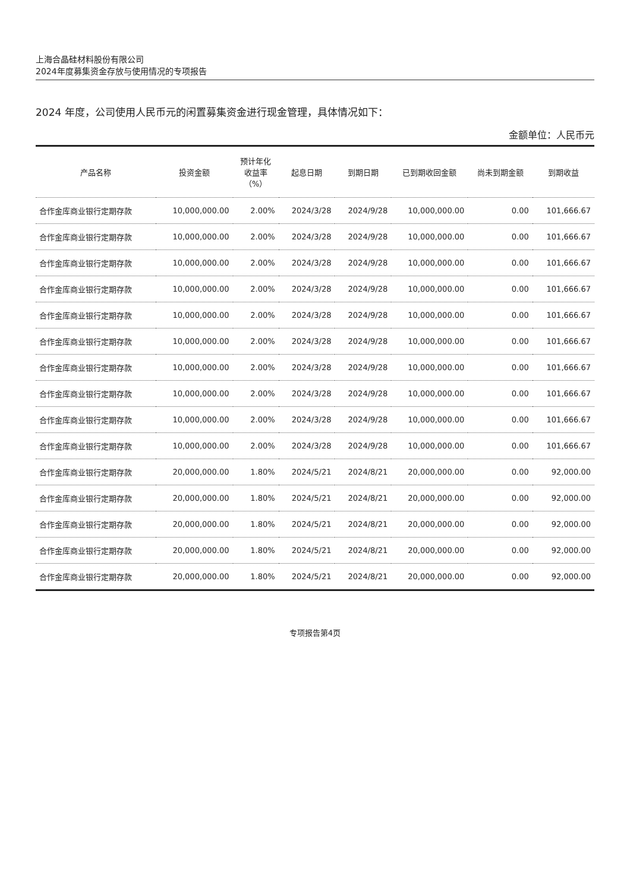上海合晶硅材料股份有限公司
2024年度募集资金存放与使用情况的专项报告
2024 年度，公司使用人民币元的闲置募集资金进行现金管理，具体情况如下：
金额单位：人民币元
| 产品名称 | 投资金额 | 预计年化 收益率 （%） | 起息日期 | 到期日期 | 已到期收回金额 | 尚未到期金额 | 到期收益 |
| --- | --- | --- | --- | --- | --- | --- | --- |
| 合作金库商业银行定期存款 | 10,000,000.00 | 2.00% | 2024/3/28 | 2024/9/28 | 10,000,000.00 | 0.00 | 101,666.67 |
| 合作金库商业银行定期存款 | 10,000,000.00 | 2.00% | 2024/3/28 | 2024/9/28 | 10,000,000.00 | 0.00 | 101,666.67 |
| 合作金库商业银行定期存款 | 10,000,000.00 | 2.00% | 2024/3/28 | 2024/9/28 | 10,000,000.00 | 0.00 | 101,666.67 |
| 合作金库商业银行定期存款 | 10,000,000.00 | 2.00% | 2024/3/28 | 2024/9/28 | 10,000,000.00 | 0.00 | 101,666.67 |
| 合作金库商业银行定期存款 | 10,000,000.00 | 2.00% | 2024/3/28 | 2024/9/28 | 10,000,000.00 | 0.00 | 101,666.67 |
| 合作金库商业银行定期存款 | 10,000,000.00 | 2.00% | 2024/3/28 | 2024/9/28 | 10,000,000.00 | 0.00 | 101,666.67 |
| 合作金库商业银行定期存款 | 10,000,000.00 | 2.00% | 2024/3/28 | 2024/9/28 | 10,000,000.00 | 0.00 | 101,666.67 |
| 合作金库商业银行定期存款 | 10,000,000.00 | 2.00% | 2024/3/28 | 2024/9/28 | 10,000,000.00 | 0.00 | 101,666.67 |
| 合作金库商业银行定期存款 | 10,000,000.00 | 2.00% | 2024/3/28 | 2024/9/28 | 10,000,000.00 | 0.00 | 101,666.67 |
| 合作金库商业银行定期存款 | 10,000,000.00 | 2.00% | 2024/3/28 | 2024/9/28 | 10,000,000.00 | 0.00 | 101,666.67 |
| 合作金库商业银行定期存款 | 20,000,000.00 | 1.80% | 2024/5/21 | 2024/8/21 | 20,000,000.00 | 0.00 | 92,000.00 |
| 合作金库商业银行定期存款 | 20,000,000.00 | 1.80% | 2024/5/21 | 2024/8/21 | 20,000,000.00 | 0.00 | 92,000.00 |
| 合作金库商业银行定期存款 | 20,000,000.00 | 1.80% | 2024/5/21 | 2024/8/21 | 20,000,000.00 | 0.00 | 92,000.00 |
| 合作金库商业银行定期存款 | 20,000,000.00 | 1.80% | 2024/5/21 | 2024/8/21 | 20,000,000.00 | 0.00 | 92,000.00 |
| 合作金库商业银行定期存款 | 20,000,000.00 | 1.80% | 2024/5/21 | 2024/8/21 | 20,000,000.00 | 0.00 | 92,000.00 |
专项报告第4页